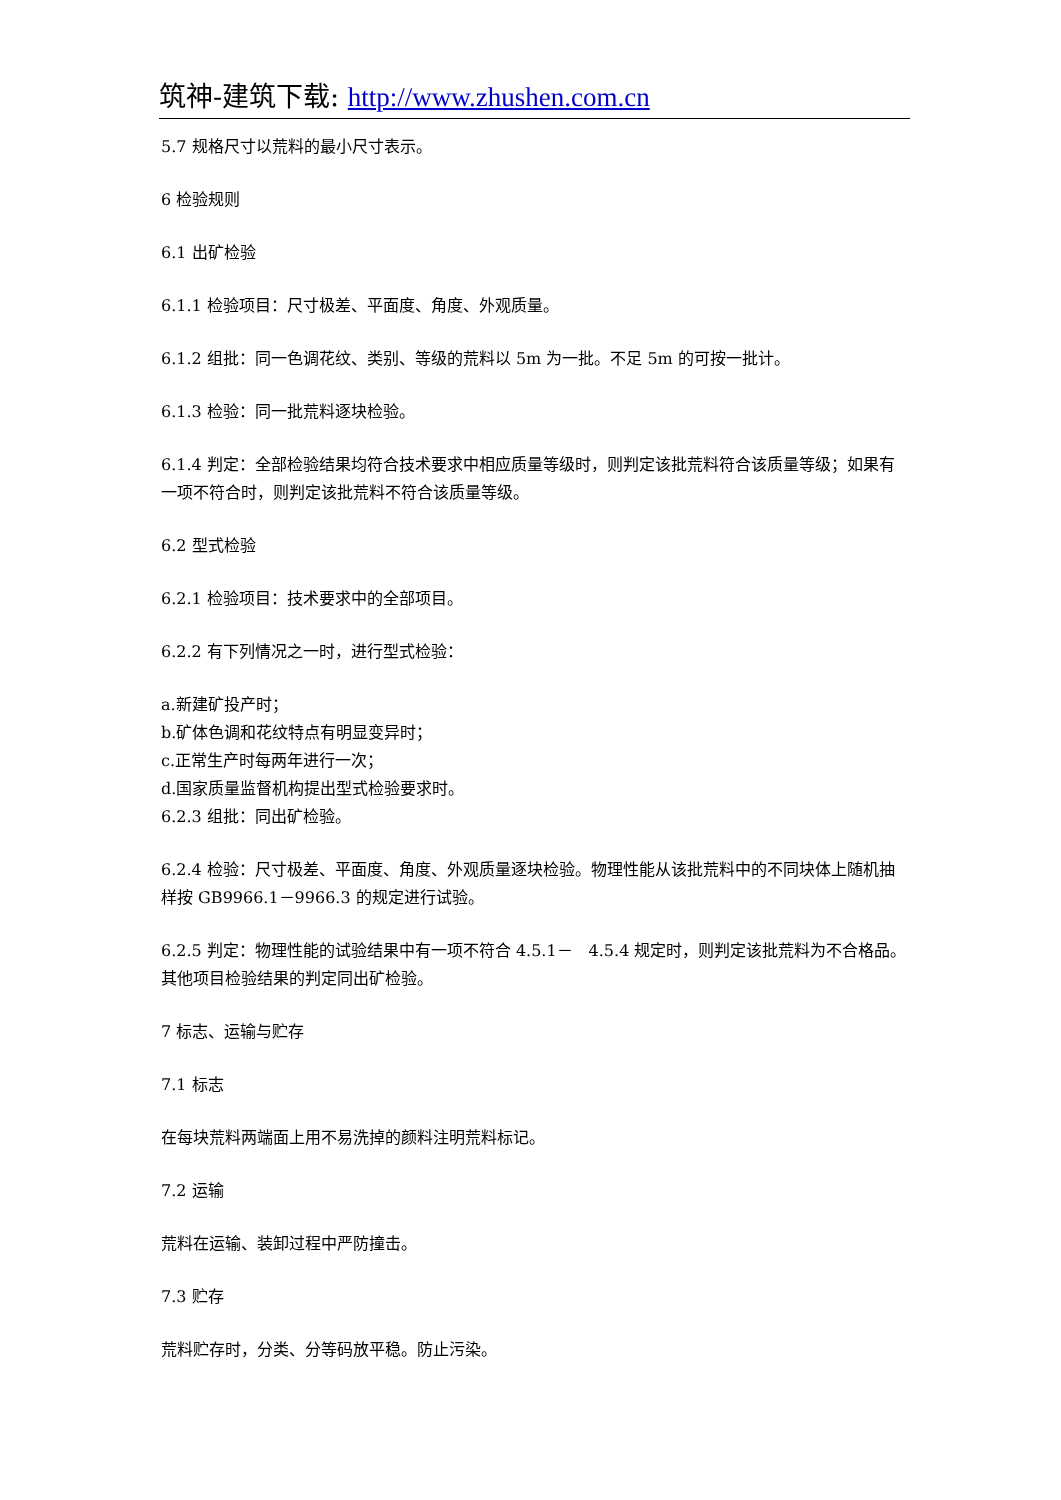筑神-建筑下载: http://www.zhushen.com.cn
5.7 规格尺寸以荒料的最小尺寸表示。
6 检验规则
6.1 出矿检验
6.1.1 检验项目：尺寸极差、平面度、角度、外观质量。
6.1.2 组批：同一色调花纹、类别、等级的荒料以 5m 为一批。不足 5m 的可按一批计。
6.1.3 检验：同一批荒料逐块检验。
6.1.4 判定：全部检验结果均符合技术要求中相应质量等级时，则判定该批荒料符合该质量等级；如果有一项不符合时，则判定该批荒料不符合该质量等级。
6.2 型式检验
6.2.1 检验项目：技术要求中的全部项目。
6.2.2 有下列情况之一时，进行型式检验：
a.新建矿投产时；
b.矿体色调和花纹特点有明显变异时；
c.正常生产时每两年进行一次；
d.国家质量监督机构提出型式检验要求时。
6.2.3 组批：同出矿检验。
6.2.4 检验：尺寸极差、平面度、角度、外观质量逐块检验。物理性能从该批荒料中的不同块体上随机抽样按 GB9966.1－9966.3 的规定进行试验。
6.2.5 判定：物理性能的试验结果中有一项不符合 4.5.1－　4.5.4 规定时，则判定该批荒料为不合格品。其他项目检验结果的判定同出矿检验。
7 标志、运输与贮存
7.1 标志
在每块荒料两端面上用不易洗掉的颜料注明荒料标记。
7.2 运输
荒料在运输、装卸过程中严防撞击。
7.3 贮存
荒料贮存时，分类、分等码放平稳。防止污染。